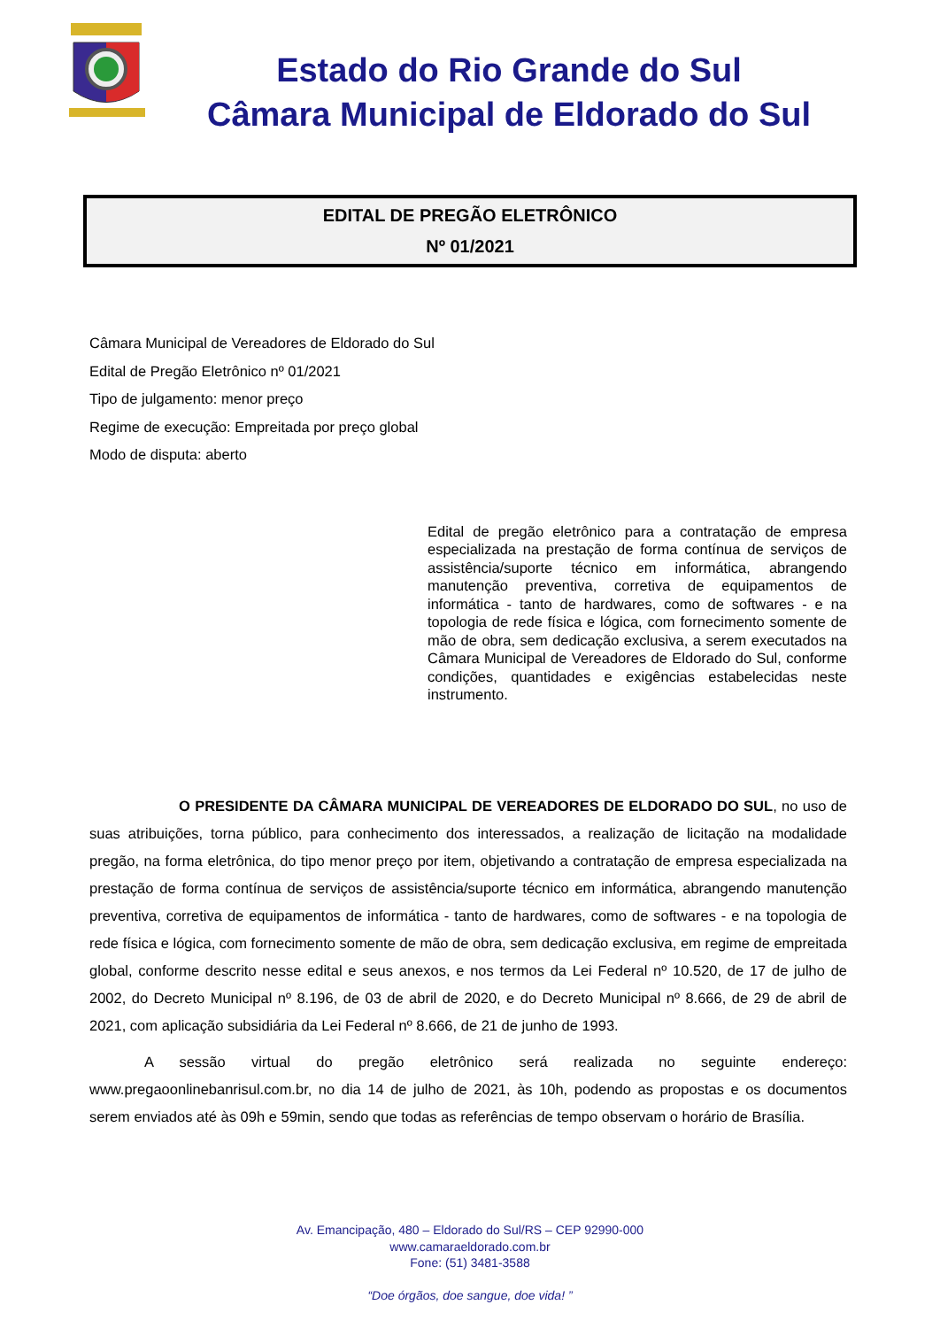Estado do Rio Grande do Sul
Câmara Municipal de Eldorado do Sul
EDITAL DE PREGÃO ELETRÔNICO
Nº 01/2021
Câmara Municipal de Vereadores de Eldorado do Sul
Edital de Pregão Eletrônico nº 01/2021
Tipo de julgamento: menor preço
Regime de execução: Empreitada por preço global
Modo de disputa: aberto
Edital de pregão eletrônico para a contratação de empresa especializada na prestação de forma contínua de serviços de assistência/suporte técnico em informática, abrangendo manutenção preventiva, corretiva de equipamentos de informática - tanto de hardwares, como de softwares - e na topologia de rede física e lógica, com fornecimento somente de mão de obra, sem dedicação exclusiva, a serem executados na Câmara Municipal de Vereadores de Eldorado do Sul, conforme condições, quantidades e exigências estabelecidas neste instrumento.
O PRESIDENTE DA CÂMARA MUNICIPAL DE VEREADORES DE ELDORADO DO SUL, no uso de suas atribuições, torna público, para conhecimento dos interessados, a realização de licitação na modalidade pregão, na forma eletrônica, do tipo menor preço por item, objetivando a contratação de empresa especializada na prestação de forma contínua de serviços de assistência/suporte técnico em informática, abrangendo manutenção preventiva, corretiva de equipamentos de informática - tanto de hardwares, como de softwares - e na topologia de rede física e lógica, com fornecimento somente de mão de obra, sem dedicação exclusiva, em regime de empreitada global, conforme descrito nesse edital e seus anexos, e nos termos da Lei Federal nº 10.520, de 17 de julho de 2002, do Decreto Municipal nº 8.196, de 03 de abril de 2020, e do Decreto Municipal nº 8.666, de 29 de abril de 2021, com aplicação subsidiária da Lei Federal nº 8.666, de 21 de junho de 1993.
A sessão virtual do pregão eletrônico será realizada no seguinte endereço: www.pregaoonlinebanrisul.com.br, no dia 14 de julho de 2021, às 10h, podendo as propostas e os documentos serem enviados até às 09h e 59min, sendo que todas as referências de tempo observam o horário de Brasília.
Av. Emancipação, 480 – Eldorado do Sul/RS – CEP 92990-000
www.camaraeldorado.com.br
Fone: (51) 3481-3588
“Doe órgãos, doe sangue, doe vida! ”